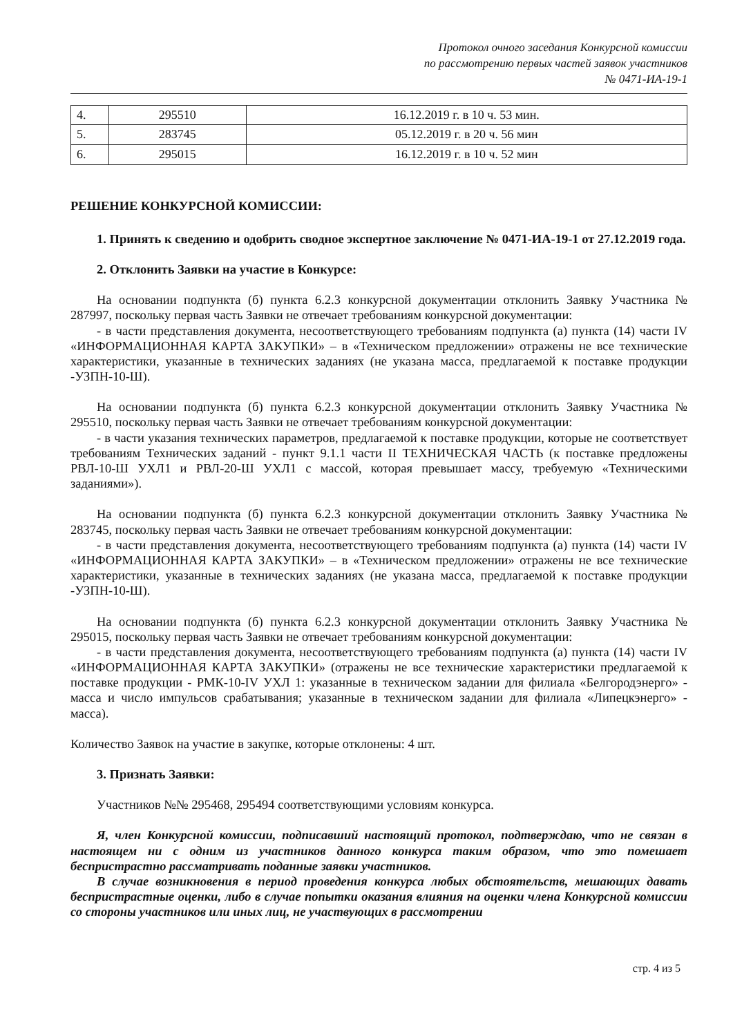Протокол очного заседания Конкурсной комиссии
по рассмотрению первых частей заявок участников
№ 0471-ИА-19-1
| 4. | 295510 | 16.12.2019 г. в 10 ч. 53 мин. |
| 5. | 283745 | 05.12.2019 г. в 20 ч. 56 мин |
| 6. | 295015 | 16.12.2019 г. в 10 ч. 52 мин |
РЕШЕНИЕ КОНКУРСНОЙ КОМИССИИ:
1. Принять к сведению и одобрить сводное экспертное заключение № 0471-ИА-19-1 от 27.12.2019 года.
2. Отклонить Заявки на участие в Конкурсе:
На основании подпункта (б) пункта 6.2.3 конкурсной документации отклонить Заявку Участника № 287997, поскольку первая часть Заявки не отвечает требованиям конкурсной документации:
- в части представления документа, несоответствующего требованиям подпункта (а) пункта (14) части IV «ИНФОРМАЦИОННАЯ КАРТА ЗАКУПКИ» – в «Техническом предложении» отражены не все технические характеристики, указанные в технических заданиях (не указана масса, предлагаемой к поставке продукции -УЗПН-10-Ш).
На основании подпункта (б) пункта 6.2.3 конкурсной документации отклонить Заявку Участника № 295510, поскольку первая часть Заявки не отвечает требованиям конкурсной документации:
- в части указания технических параметров, предлагаемой к поставке продукции, которые не соответствует требованиям Технических заданий - пункт 9.1.1 части II ТЕХНИЧЕСКАЯ ЧАСТЬ (к поставке предложены РВЛ-10-Ш УХЛ1 и РВЛ-20-Ш УХЛ1 с массой, которая превышает массу, требуемую «Техническими заданиями»).
На основании подпункта (б) пункта 6.2.3 конкурсной документации отклонить Заявку Участника № 283745, поскольку первая часть Заявки не отвечает требованиям конкурсной документации:
- в части представления документа, несоответствующего требованиям подпункта (а) пункта (14) части IV «ИНФОРМАЦИОННАЯ КАРТА ЗАКУПКИ» – в «Техническом предложении» отражены не все технические характеристики, указанные в технических заданиях (не указана масса, предлагаемой к поставке продукции -УЗПН-10-Ш).
На основании подпункта (б) пункта 6.2.3 конкурсной документации отклонить Заявку Участника № 295015, поскольку первая часть Заявки не отвечает требованиям конкурсной документации:
- в части представления документа, несоответствующего требованиям подпункта (а) пункта (14) части IV «ИНФОРМАЦИОННАЯ КАРТА ЗАКУПКИ» (отражены не все технические характеристики предлагаемой к поставке продукции - РМК-10-IV УХЛ 1: указанные в техническом задании для филиала «Белгородэнерго» - масса и число импульсов срабатывания; указанные в техническом задании для филиала «Липецкэнерго» - масса).
Количество Заявок на участие в закупке, которые отклонены: 4 шт.
3. Признать Заявки:
Участников №№ 295468, 295494 соответствующими условиям конкурса.
Я, член Конкурсной комиссии, подписавший настоящий протокол, подтверждаю, что не связан в настоящем ни с одним из участников данного конкурса таким образом, что это помешает беспристрастно рассматривать поданные заявки участников.
В случае возникновения в период проведения конкурса любых обстоятельств, мешающих давать беспристрастные оценки, либо в случае попытки оказания влияния на оценки члена Конкурсной комиссии со стороны участников или иных лиц, не участвующих в рассмотрении
стр. 4 из 5